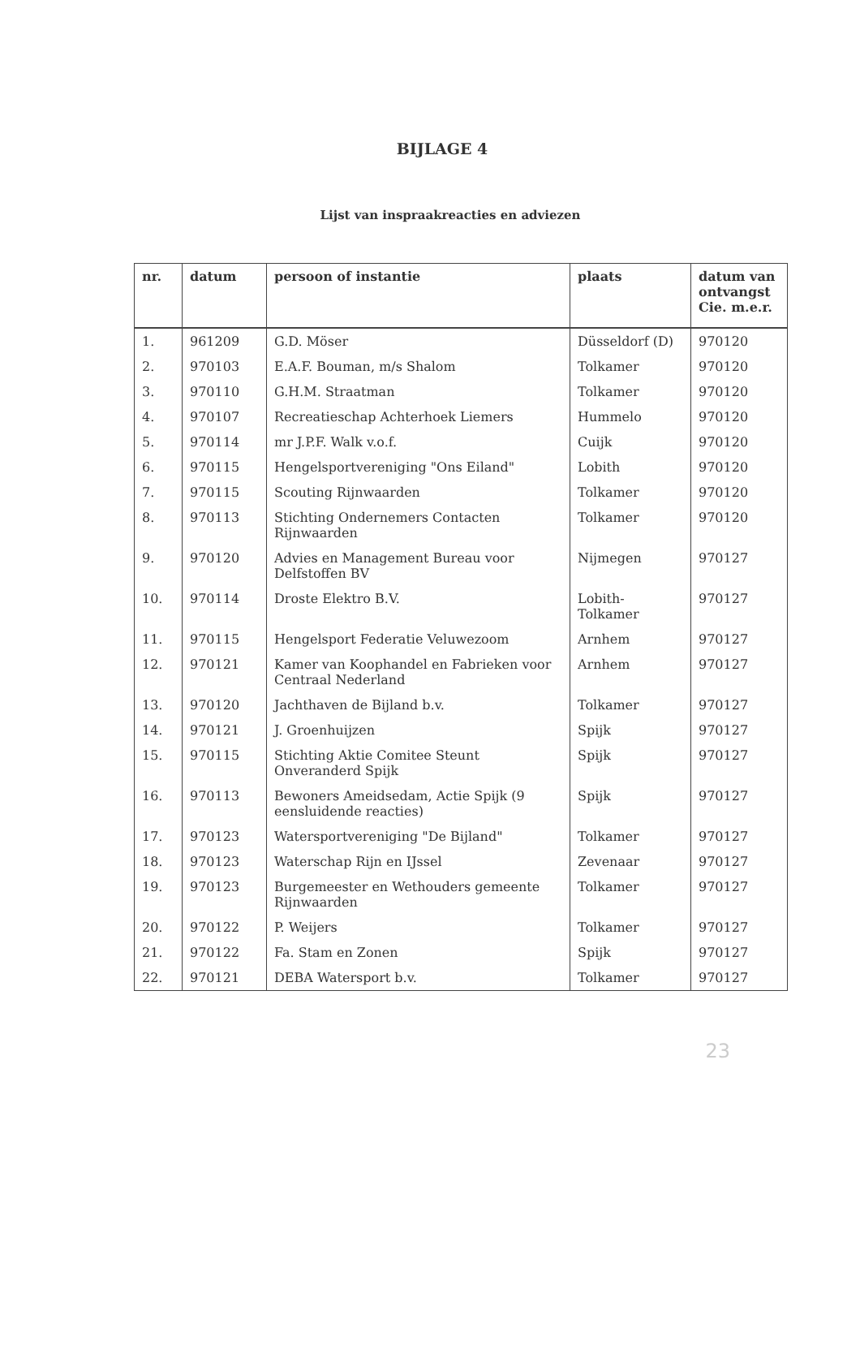BIJLAGE 4
Lijst van inspraakreacties en adviezen
| nr. | datum | persoon of instantie | plaats | datum van ontvangst Cie. m.e.r. |
| --- | --- | --- | --- | --- |
| 1. | 961209 | G.D. Möser | Düsseldorf (D) | 970120 |
| 2. | 970103 | E.A.F. Bouman, m/s Shalom | Tolkamer | 970120 |
| 3. | 970110 | G.H.M. Straatman | Tolkamer | 970120 |
| 4. | 970107 | Recreatieschap Achterhoek Liemers | Hummelo | 970120 |
| 5. | 970114 | mr J.P.F. Walk v.o.f. | Cuijk | 970120 |
| 6. | 970115 | Hengelsportvereniging "Ons Eiland" | Lobith | 970120 |
| 7. | 970115 | Scouting Rijnwaarden | Tolkamer | 970120 |
| 8. | 970113 | Stichting Ondernemers Contacten Rijnwaarden | Tolkamer | 970120 |
| 9. | 970120 | Advies en Management Bureau voor Delfstoffen BV | Nijmegen | 970127 |
| 10. | 970114 | Droste Elektro B.V. | Lobith-Tolkamer | 970127 |
| 11. | 970115 | Hengelsport Federatie Veluwezoom | Arnhem | 970127 |
| 12. | 970121 | Kamer van Koophandel en Fabrieken voor Centraal Nederland | Arnhem | 970127 |
| 13. | 970120 | Jachthaven de Bijland b.v. | Tolkamer | 970127 |
| 14. | 970121 | J. Groenhuijzen | Spijk | 970127 |
| 15. | 970115 | Stichting Aktie Comitee Steunt Onveranderd Spijk | Spijk | 970127 |
| 16. | 970113 | Bewoners Ameidsedam, Actie Spijk (9 eensluidende reacties) | Spijk | 970127 |
| 17. | 970123 | Watersportvereniging "De Bijland" | Tolkamer | 970127 |
| 18. | 970123 | Waterschap Rijn en IJssel | Zevenaar | 970127 |
| 19. | 970123 | Burgemeester en Wethouders gemeente Rijnwaarden | Tolkamer | 970127 |
| 20. | 970122 | P. Weijers | Tolkamer | 970127 |
| 21. | 970122 | Fa. Stam en Zonen | Spijk | 970127 |
| 22. | 970121 | DEBA Watersport b.v. | Tolkamer | 970127 |
23